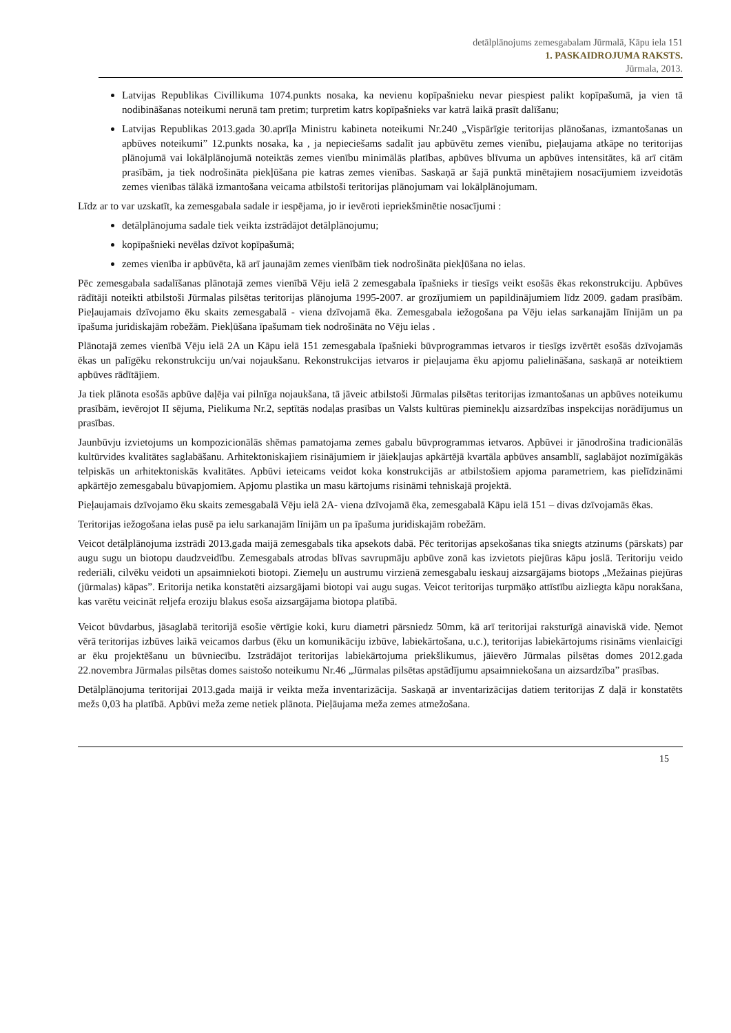detālplānojums zemesgabalam Jūrmalā, Kāpu iela 151
1. PASKAIDROJUMA RAKSTS.
Jūrmala, 2013.
Latvijas Republikas Civillikuma 1074.punkts nosaka, ka nevienu kopīpašnieku nevar piespiest palikt kopīpašumā, ja vien tā nodibināšanas noteikumi nerunā tam pretim; turpretim katrs kopīpašnieks var katrā laikā prasīt dalīšanu;
Latvijas Republikas 2013.gada 30.aprīļa Ministru kabineta noteikumi Nr.240 „Vispārīgie teritorijas plānošanas, izmantošanas un apbūves noteikumi” 12.punkts nosaka, ka , ja nepieciešams sadalīt jau apbūvētu zemes vienību, pieļaujama atkāpe no teritorijas plānojumā vai lokālplānojumā noteiktās zemes vienību minimālās platības, apbūves blīvuma un apbūves intensitātes, kā arī citām prasībām, ja tiek nodrošināta piekļūšana pie katras zemes vienības. Saskaņā ar šajā punktā minētajiem nosacījumiem izveidotās zemes vienības tālākā izmantošana veicama atbilstoši teritorijas plānojumam vai lokālplānojumam.
Līdz ar to var uzskatīt, ka zemesgabala sadale ir iespējama, jo ir ievēroti iepriekšminētie nosacījumi :
detālplānojuma sadale tiek veikta izstrādājot detālplānojumu;
kopīpašnieki nevēlas dzīvot kopīpašumā;
zemes vienība ir apbūvēta, kā arī jaunajām zemes vienībām tiek nodrošināta piekļūšana no ielas.
Pēc zemesgabala sadalīšanas plānotajā zemes vienībā Vēju ielā 2 zemesgabala īpašnieks ir tiesīgs veikt esošās ēkas rekonstrukciju. Apbūves rādītāji noteikti atbilstoši Jūrmalas pilsētas teritorijas plānojuma 1995-2007. ar grozījumiem un papildinājumiem līdz 2009. gadam prasībām. Pieļaujamais dzīvojamo ēku skaits zemesgabalā - viena dzīvojamā ēka. Zemesgabala iežogošana pa Vēju ielas sarkanajām līnijām un pa īpašuma juridiskajām robežām. Piekļūšana īpašumam tiek nodrošināta no Vēju ielas .
Plānotajā zemes vienībā Vēju ielā 2A un Kāpu ielā 151 zemesgabala īpašnieki būvprogrammas ietvaros ir tiesīgs izvērtēt esošās dzīvojamās ēkas un palīgēku rekonstrukciju un/vai nojaukšanu. Rekonstrukcijas ietvaros ir pieļaujama ēku apjomu palielināšana, saskaņā ar noteiktiem apbūves rādītājiem.
Ja tiek plānota esošās apbūve daļēja vai pilnīga nojaukšana, tā jāveic atbilstoši Jūrmalas pilsētas teritorijas izmantošanas un apbūves noteikumu prasībām, ievērojot II sējuma, Pielikuma Nr.2, septītās nodaļas prasības un Valsts kultūras pieminekļu aizsardzības inspekcijas norādījumus un prasības.
Jaunbūvju izvietojums un kompozicionālās shēmas pamatojama zemes gabalu būvprogrammas ietvaros. Apbūvei ir jānodrošina tradicionālās kultūrvides kvalitātes saglabāšanu. Arhitektoniskajiem risinājumiem ir jāiekļaujas apkārtējā kvartāla apbūves ansamblī, saglabājot nozīmīgākās telpiskās un arhitektoniskās kvalitātes. Apbūvi ieteicams veidot koka konstrukcijās ar atbilstošiem apjoma parametriem, kas pielīdzināmi apkārtējo zemesgabalu būvapjomiem. Apjomu plastika un masu kārtojums risināmi tehniskajā projektā.
Pieļaujamais dzīvojamo ēku skaits zemesgabalā Vēju ielā 2A- viena dzīvojamā ēka, zemesgabalā Kāpu ielā 151 – divas dzīvojamās ēkas.
Teritorijas iežogošana ielas pusē pa ielu sarkanajām līnijām un pa īpašuma juridiskajām robežām.
Veicot detālplānojuma izstrādi 2013.gada maijā zemesgabals tika apsekots dabā. Pēc teritorijas apsekošanas tika sniegts atzinums (pārskats) par augu sugu un biotopu daudzveidību. Zemesgabals atrodas blīvas savrupmāju apbūve zonā kas izvietots piejūras kāpu joslā. Teritoriju veido rederiāli, cilvēku veidoti un apsaimniekoti biotopi. Ziemeļu un austrumu virzienā zemesgabalu ieskauj aizsargājams biotops „Mežainas piejūras (jūrmalas) kāpas”. Eritorija netika konstatēti aizsargājami biotopi vai augu sugas. Veicot teritorijas turpmāķo attīstību aizliegta kāpu norakšana, kas varētu veicināt reljefa eroziju blakus esoša aizsargājama biotopa platībā.
Veicot būvdarbus, jāsaglabā teritorijā esošie vērtīgie koki, kuru diametri pārsniedz 50mm, kā arī teritorijai raksturīgā ainaviskā vide. Ņemot vērā teritorijas izbūves laikā veicamos darbus (ēku un komunikāciju izbūve, labiekārtošana, u.c.), teritorijas labiekārtojums risināms vienlaicīgi ar ēku projektēšanu un būvniecību. Izstrādājot teritorijas labiekārtojuma priekšlikumus, jāievēro Jūrmalas pilsētas domes 2012.gada 22.novembra Jūrmalas pilsētas domes saistošo noteikumu Nr.46 „Jūrmalas pilsētas apstādījumu apsaimniekošana un aizsardzība” prasības.
Detālplānojuma teritorijai 2013.gada maijā ir veikta meža inventarizācija. Saskaņā ar inventarizācijas datiem teritorijas Z daļā ir konstatēts mežs 0,03 ha platībā. Apbūvi meža zeme netiek plānota. Pieļāujama meža zemes atmežošana.
15